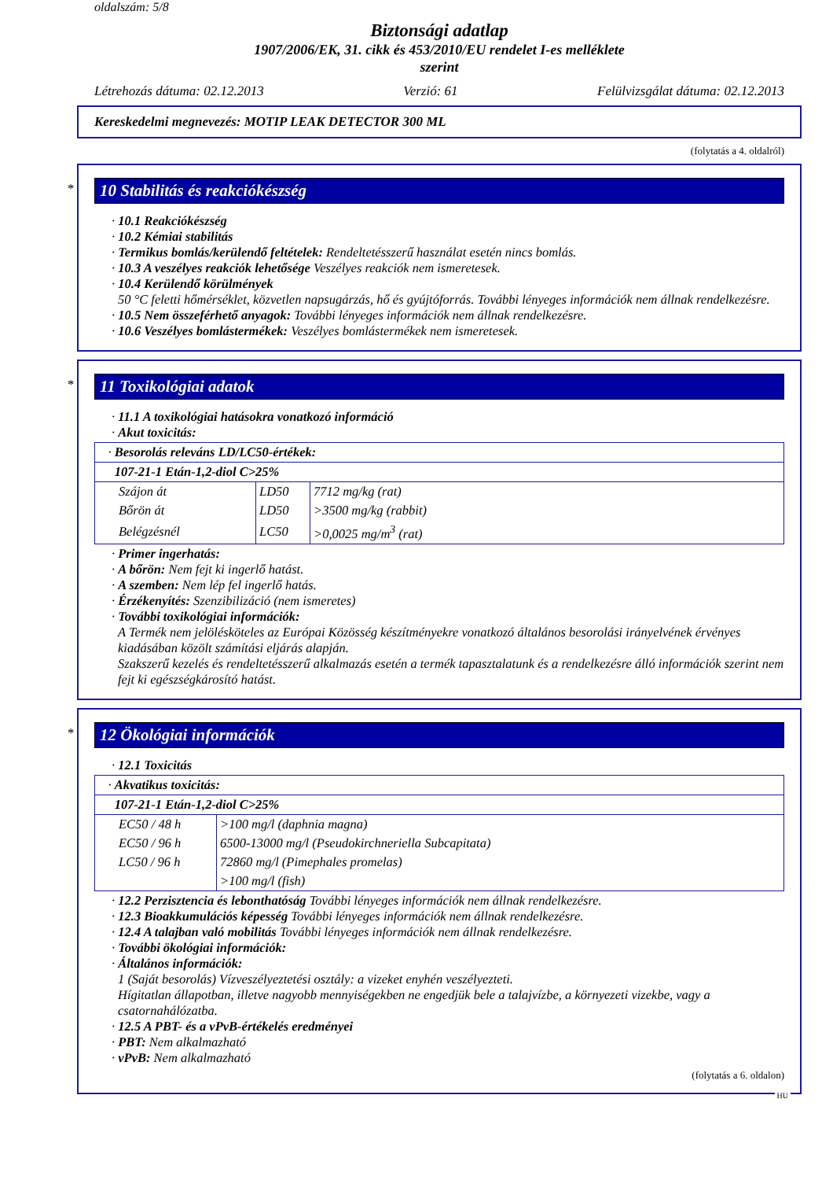oldalszám: 5/8
Biztonsági adatlap
1907/2006/EK, 31. cikk és 453/2010/EU rendelet I-es melléklete
szerint
Létrehozás dátuma: 02.12.2013 Verzió: 61 Felülvizsgálat dátuma: 02.12.2013
Kereskedelmi megnevezés: MOTIP LEAK DETECTOR 300 ML
(folytatás a 4. oldalról)
*
10 Stabilitás és reakciókészség
· 10.1 Reakciókészség
· 10.2 Kémiai stabilitás
· Termikus bomlás/kerülendő feltételek: Rendeltetésszerű használat esetén nincs bomlás.
· 10.3 A veszélyes reakciók lehetősége Veszélyes reakciók nem ismeretesek.
· 10.4 Kerülendő körülmények
50 °C feletti hőmérséklet, közvetlen napsugárzás, hő és gyújtóforrás. További lényeges információk nem állnak rendelkezésre.
· 10.5 Nem összeférhető anyagok: További lényeges információk nem állnak rendelkezésre.
· 10.6 Veszélyes bomlástermékek: Veszélyes bomlástermékek nem ismeretesek.
*
11 Toxikológiai adatok
· 11.1 A toxikológiai hatásokra vonatkozó információ
· Akut toxicitás:
| · Besorolás releváns LD/LC50-értékek: | | |
| 107-21-1 Etán-1,2-diol C>25% | | |
| Szájon át | LD50 | 7712 mg/kg (rat) |
| Bőrön át | LD50 | >3500 mg/kg (rabbit) |
| Belégzésnél | LC50 | >0,0025 mg/m<sup>3</sup> (rat) |
· Primer ingerhatás:
· A bőrön: Nem fejt ki ingerlő hatást.
· A szemben: Nem lép fel ingerlő hatás.
· Érzékenyítés: Szenzibilizáció (nem ismeretes)
· További toxikológiai információk:
A Termék nem jelölésköteles az Európai Közösség készítményekre vonatkozó általános besorolási irányelvének érvényes kiadásában közölt számítási eljárás alapján.
Szakszerű kezelés és rendeltetésszerű alkalmazás esetén a termék tapasztalatunk és a rendelkezésre álló információk szerint nem fejt ki egészségkárosító hatást.
*
12 Ökológiai információk
· 12.1 Toxicitás
| · Akvatikus toxicitás: | |
| 107-21-1 Etán-1,2-diol C>25% | |
| EC50 / 48 h | >100 mg/l (daphnia magna) |
| EC50 / 96 h | 6500-13000 mg/l (Pseudokirchneriella Subcapitata) |
| LC50 / 96 h | 72860 mg/l (Pimephales promelas) |
| | >100 mg/l (fish) |
· 12.2 Perzisztencia és lebonthatóság További lényeges információk nem állnak rendelkezésre.
· 12.3 Bioakkumulációs képesség További lényeges információk nem állnak rendelkezésre.
· 12.4 A talajban való mobilitás További lényeges információk nem állnak rendelkezésre.
· További ökológiai információk:
· Általános információk:
1 (Saját besorolás) Vízveszélyeztetési osztály: a vizeket enyhén veszélyezteti.
Hígitatlan állapotban, illetve nagyobb mennyiségekben ne engedjük bele a talajvízbe, a környezeti vizekbe, vagy a csatornahálózatba.
· 12.5 A PBT- és a vPvB-értékelés eredményei
· PBT: Nem alkalmazható
· vPvB: Nem alkalmazható
(folytatás a 6. oldalon)
HU